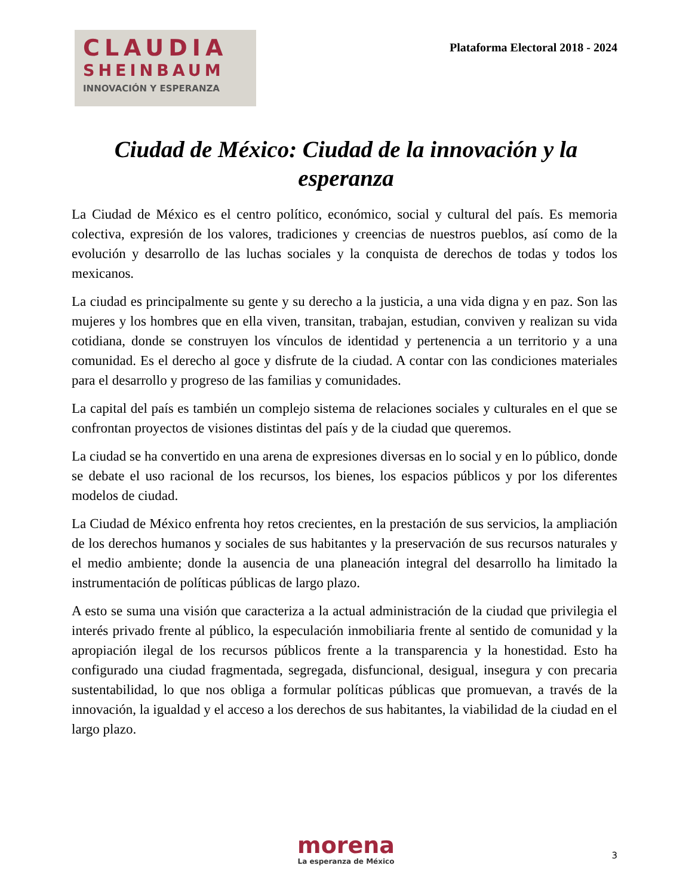CLAUDIA
SHEINBAUM
INNOVACIÓN Y ESPERANZA
Plataforma Electoral 2018 - 2024
Ciudad de México: Ciudad de la innovación y la esperanza
La Ciudad de México es el centro político, económico, social y cultural del país. Es memoria colectiva, expresión de los valores, tradiciones y creencias de nuestros pueblos, así como de la evolución y desarrollo de las luchas sociales y la conquista de derechos de todas y todos los mexicanos.
La ciudad es principalmente su gente y su derecho a la justicia, a una vida digna y en paz. Son las mujeres y los hombres que en ella viven, transitan, trabajan, estudian, conviven y realizan su vida cotidiana, donde se construyen los vínculos de identidad y pertenencia a un territorio y a una comunidad. Es el derecho al goce y disfrute de la ciudad. A contar con las condiciones materiales para el desarrollo y progreso de las familias y comunidades.
La capital del país es también un complejo sistema de relaciones sociales y culturales en el que se confrontan proyectos de visiones distintas del país y de la ciudad que queremos.
La ciudad se ha convertido en una arena de expresiones diversas en lo social y en lo público, donde se debate el uso racional de los recursos, los bienes, los espacios públicos y por los diferentes modelos de ciudad.
La Ciudad de México enfrenta hoy retos crecientes, en la prestación de sus servicios, la ampliación de los derechos humanos y sociales de sus habitantes y la preservación de sus recursos naturales y el medio ambiente; donde la ausencia de una planeación integral del desarrollo ha limitado la instrumentación de políticas públicas de largo plazo.
A esto se suma una visión que caracteriza a la actual administración de la ciudad que privilegia el interés privado frente al público, la especulación inmobiliaria frente al sentido de comunidad y la apropiación ilegal de los recursos públicos frente a la transparencia y la honestidad. Esto ha configurado una ciudad fragmentada, segregada, disfuncional, desigual, insegura y con precaria sustentabilidad, lo que nos obliga a formular políticas públicas que promuevan, a través de la innovación, la igualdad y el acceso a los derechos de sus habitantes, la viabilidad de la ciudad en el largo plazo.
morena
La esperanza de México
3